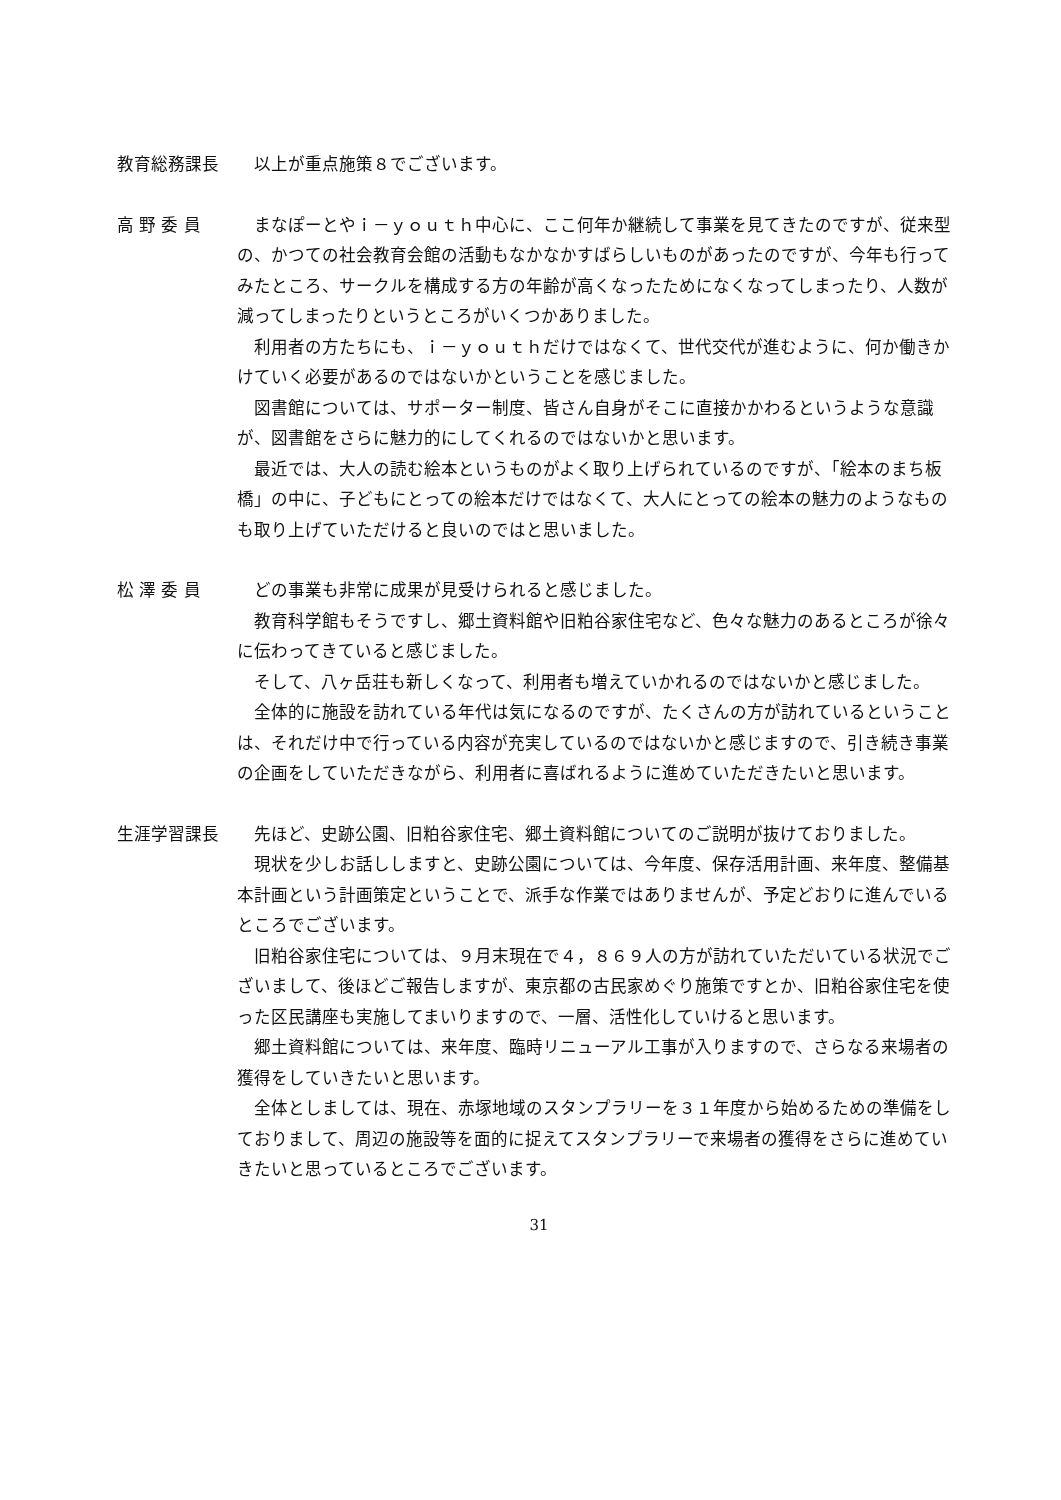教育総務課長
以上が重点施策８でございます。
高 野 委 員
まなぽーとやｉ－ｙｏｕｔｈ中心に、ここ何年か継続して事業を見てきたのですが、従来型の、かつての社会教育会館の活動もなかなかすばらしいものがあったのですが、今年も行ってみたところ、サークルを構成する方の年齢が高くなったためになくなってしまったり、人数が減ってしまったりというところがいくつかありました。
利用者の方たちにも、ｉ－ｙｏｕｔｈだけではなくて、世代交代が進むように、何か働きかけていく必要があるのではないかということを感じました。
図書館については、サポーター制度、皆さん自身がそこに直接かかわるというような意識が、図書館をさらに魅力的にしてくれるのではないかと思います。
最近では、大人の読む絵本というものがよく取り上げられているのですが、「絵本のまち板橋」の中に、子どもにとっての絵本だけではなくて、大人にとっての絵本の魅力のようなものも取り上げていただけると良いのではと思いました。
松 澤 委 員
どの事業も非常に成果が見受けられると感じました。
教育科学館もそうですし、郷土資料館や旧粕谷家住宅など、色々な魅力のあるところが徐々に伝わってきていると感じました。
そして、八ヶ岳荘も新しくなって、利用者も増えていかれるのではないかと感じました。
全体的に施設を訪れている年代は気になるのですが、たくさんの方が訪れているということは、それだけ中で行っている内容が充実しているのではないかと感じますので、引き続き事業の企画をしていただきながら、利用者に喜ばれるように進めていただきたいと思います。
生涯学習課長
先ほど、史跡公園、旧粕谷家住宅、郷土資料館についてのご説明が抜けておりました。
現状を少しお話ししますと、史跡公園については、今年度、保存活用計画、来年度、整備基本計画という計画策定ということで、派手な作業ではありませんが、予定どおりに進んでいるところでございます。
旧粕谷家住宅については、９月末現在で４，８６９人の方が訪れていただいている状況でございまして、後ほどご報告しますが、東京都の古民家めぐり施策ですとか、旧粕谷家住宅を使った区民講座も実施してまいりますので、一層、活性化していけると思います。
郷土資料館については、来年度、臨時リニューアル工事が入りますので、さらなる来場者の獲得をしていきたいと思います。
全体としましては、現在、赤塚地域のスタンプラリーを３１年度から始めるための準備をしておりまして、周辺の施設等を面的に捉えてスタンプラリーで来場者の獲得をさらに進めていきたいと思っているところでございます。
31